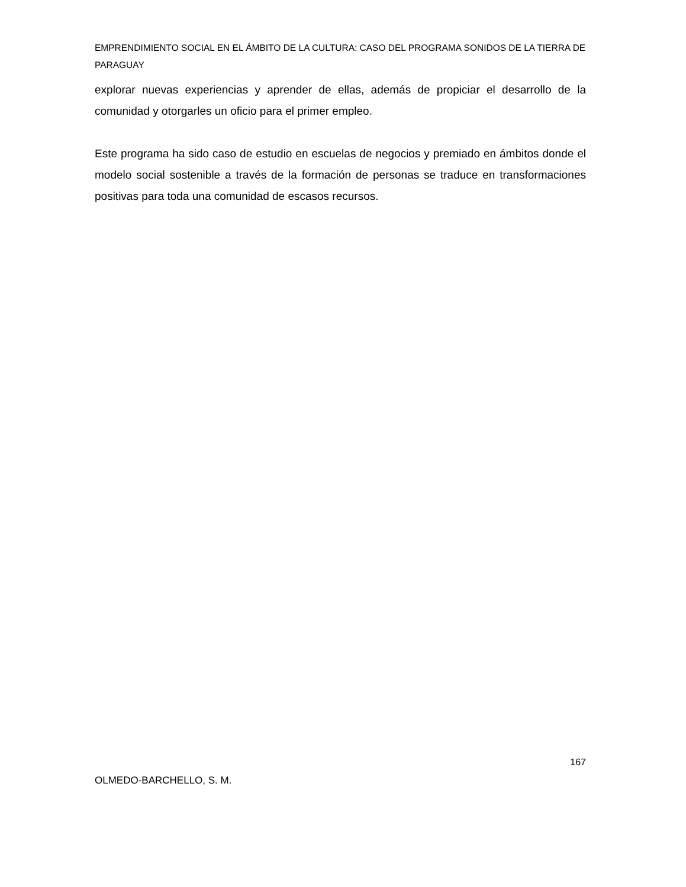EMPRENDIMIENTO SOCIAL EN EL ÁMBITO DE LA CULTURA: CASO DEL PROGRAMA SONIDOS DE LA TIERRA DE PARAGUAY
explorar nuevas experiencias y aprender de ellas, además de propiciar el desarrollo de la comunidad y otorgarles un oficio para el primer empleo.
Este programa ha sido caso de estudio en escuelas de negocios y premiado en ámbitos donde el modelo social sostenible a través de la formación de personas se traduce en transformaciones positivas para toda una comunidad de escasos recursos.
167
OLMEDO-BARCHELLO, S. M.